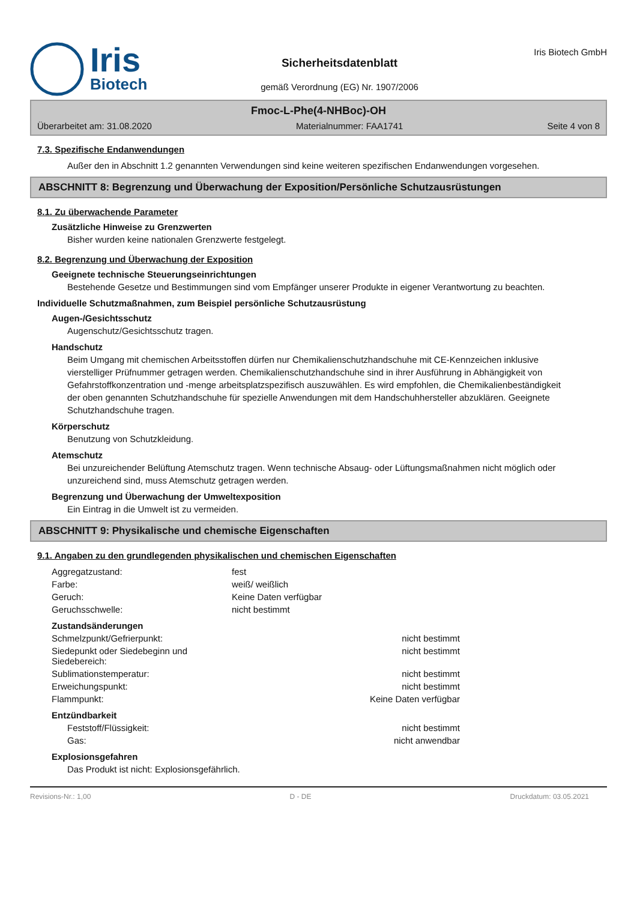Iris
Biotech
Sicherheitsdatenblatt
gemäß Verordnung (EG) Nr. 1907/2006
Iris Biotech GmbH
Fmoc-L-Phe(4-NHBoc)-OH
Überarbeitet am: 31.08.2020 Materialnummer: FAA1741 Seite 4 von 8
7.3. Spezifische Endanwendungen
Außer den in Abschnitt 1.2 genannten Verwendungen sind keine weiteren spezifischen Endanwendungen vorgesehen.
ABSCHNITT 8: Begrenzung und Überwachung der Exposition/Persönliche Schutzausrüstungen
8.1. Zu überwachende Parameter
Zusätzliche Hinweise zu Grenzwerten
Bisher wurden keine nationalen Grenzwerte festgelegt.
8.2. Begrenzung und Überwachung der Exposition
Geeignete technische Steuerungseinrichtungen
Bestehende Gesetze und Bestimmungen sind vom Empfänger unserer Produkte in eigener Verantwortung zu beachten.
Individuelle Schutzmaßnahmen, zum Beispiel persönliche Schutzausrüstung
Augen-/Gesichtsschutz
Augenschutz/Gesichtsschutz tragen.
Handschutz
Beim Umgang mit chemischen Arbeitsstoffen dürfen nur Chemikalienschutzhandschuhe mit CE-Kennzeichen inklusive vierstelliger Prüfnummer getragen werden. Chemikalienschutzhandschuhe sind in ihrer Ausführung in Abhängigkeit von Gefahrstoffkonzentration und -menge arbeitsplatzspezifisch auszuwählen. Es wird empfohlen, die Chemikalienbeständigkeit der oben genannten Schutzhandschuhe für spezielle Anwendungen mit dem Handschuhhersteller abzuklären. Geeignete Schutzhandschuhe tragen.
Körperschutz
Benutzung von Schutzkleidung.
Atemschutz
Bei unzureichender Belüftung Atemschutz tragen. Wenn technische Absaug- oder Lüftungsmaßnahmen nicht möglich oder unzureichend sind, muss Atemschutz getragen werden.
Begrenzung und Überwachung der Umweltexposition
Ein Eintrag in die Umwelt ist zu vermeiden.
ABSCHNITT 9: Physikalische und chemische Eigenschaften
9.1. Angaben zu den grundlegenden physikalischen und chemischen Eigenschaften
| Aggregatzustand: | fest |
| Farbe: | weiß/ weißlich |
| Geruch: | Keine Daten verfügbar |
| Geruchsschwelle: | nicht bestimmt |
Zustandsänderungen
| Schmelzpunkt/Gefrierpunkt: | nicht bestimmt |
| Siedepunkt oder Siedebeginn und Siedebereich: | nicht bestimmt |
| Sublimationstemperatur: | nicht bestimmt |
| Erweichungspunkt: | nicht bestimmt |
| Flammpunkt: | Keine Daten verfügbar |
Entzündbarkeit
| Feststoff/Flüssigkeit: | nicht bestimmt |
| Gas: | nicht anwendbar |
Explosionsgefahren
Das Produkt ist nicht: Explosionsgefährlich.
Revisions-Nr.: 1,00 D - DE Druckdatum: 03.05.2021